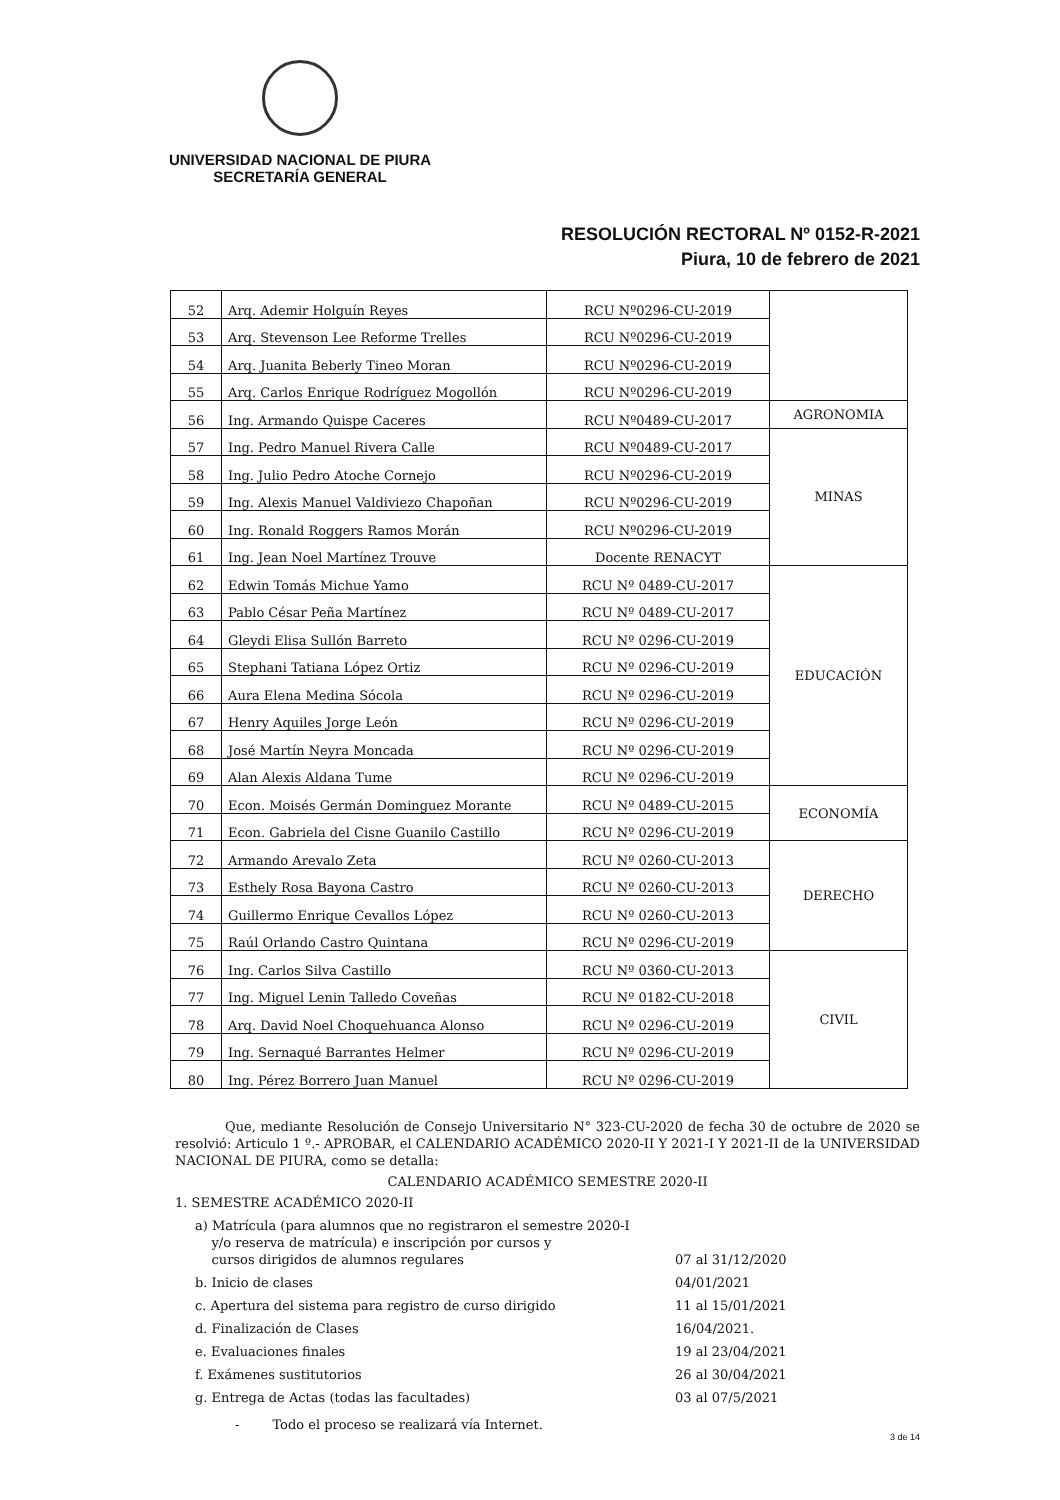UNIVERSIDAD NACIONAL DE PIURA
SECRETARÍA GENERAL
RESOLUCIÓN RECTORAL Nº 0152-R-2021
Piura, 10 de febrero de 2021
| 52 | Arq. Ademir Holguín Reyes | RCU Nº0296-CU-2019 | |
| 53 | Arq. Stevenson Lee Reforme Trelles | RCU Nº0296-CU-2019 | |
| 54 | Arq. Juanita Beberly Tineo Moran | RCU Nº0296-CU-2019 | |
| 55 | Arq. Carlos Enrique Rodríguez Mogollón | RCU Nº0296-CU-2019 | |
| 56 | Ing. Armando Quispe Caceres | RCU Nº0489-CU-2017 | AGRONOMIA |
| 57 | Ing. Pedro Manuel Rivera Calle | RCU Nº0489-CU-2017 | MINAS |
| 58 | Ing. Julio Pedro Atoche Cornejo | RCU Nº0296-CU-2019 | |
| 59 | Ing. Alexis Manuel Valdiviezo Chapoñan | RCU Nº0296-CU-2019 | |
| 60 | Ing. Ronald Roggers Ramos Morán | RCU Nº0296-CU-2019 | |
| 61 | Ing. Jean Noel Martínez Trouve | Docente RENACYT | |
| 62 | Edwin Tomás Michue Yamo | RCU Nº 0489-CU-2017 | EDUCACIÓN |
| 63 | Pablo César Peña Martínez | RCU Nº 0489-CU-2017 | |
| 64 | Gleydi Elisa Sullón Barreto | RCU Nº 0296-CU-2019 | |
| 65 | Stephani Tatiana López Ortiz | RCU Nº 0296-CU-2019 | |
| 66 | Aura Elena Medina Sócola | RCU Nº 0296-CU-2019 | |
| 67 | Henry Aquiles Jorge León | RCU Nº 0296-CU-2019 | |
| 68 | José Martín Neyra Moncada | RCU Nº 0296-CU-2019 | |
| 69 | Alan Alexis Aldana Tume | RCU Nº 0296-CU-2019 | |
| 70 | Econ. Moisés Germán Dominguez Morante | RCU Nº 0489-CU-2015 | ECONOMÍA |
| 71 | Econ. Gabriela del Cisne Guanilo Castillo | RCU Nº 0296-CU-2019 | |
| 72 | Armando Arevalo Zeta | RCU Nº 0260-CU-2013 | DERECHO |
| 73 | Esthely Rosa Bayona Castro | RCU Nº 0260-CU-2013 | |
| 74 | Guillermo Enrique Cevallos López | RCU Nº 0260-CU-2013 | |
| 75 | Raúl Orlando Castro Quintana | RCU Nº 0296-CU-2019 | |
| 76 | Ing. Carlos Silva Castillo | RCU Nº 0360-CU-2013 | CIVIL |
| 77 | Ing. Miguel Lenin Talledo Coveñas | RCU Nº 0182-CU-2018 | |
| 78 | Arq. David Noel Choquehuanca Alonso | RCU Nº 0296-CU-2019 | |
| 79 | Ing. Sernaqué Barrantes Helmer | RCU Nº 0296-CU-2019 | |
| 80 | Ing. Pérez Borrero Juan Manuel | RCU Nº 0296-CU-2019 | |
Que, mediante Resolución de Consejo Universitario N° 323-CU-2020 de fecha 30 de octubre de 2020 se resolvió: Articulo 1 º.- APROBAR, el CALENDARIO ACADÉMICO 2020-II Y 2021-I Y 2021-II de la UNIVERSIDAD NACIONAL DE PIURA, como se detalla:
CALENDARIO ACADÉMICO SEMESTRE 2020-II
1. SEMESTRE ACADÉMICO 2020-II
a) Matrícula (para alumnos que no registraron el semestre 2020-I
y/o reserva de matrícula) e inscripción por cursos y
cursos dirigidos de alumnos regulares
07 al 31/12/2020
b. Inicio de clases 04/01/2021
c. Apertura del sistema para registro de curso dirigido 11 al 15/01/2021
d. Finalización de Clases 16/04/2021.
e. Evaluaciones finales 19 al 23/04/2021
f. Exámenes sustitutorios 26 al 30/04/2021
g. Entrega de Actas (todas las facultades) 03 al 07/5/2021
- Todo el proceso se realizará vía Internet.
3 de 14